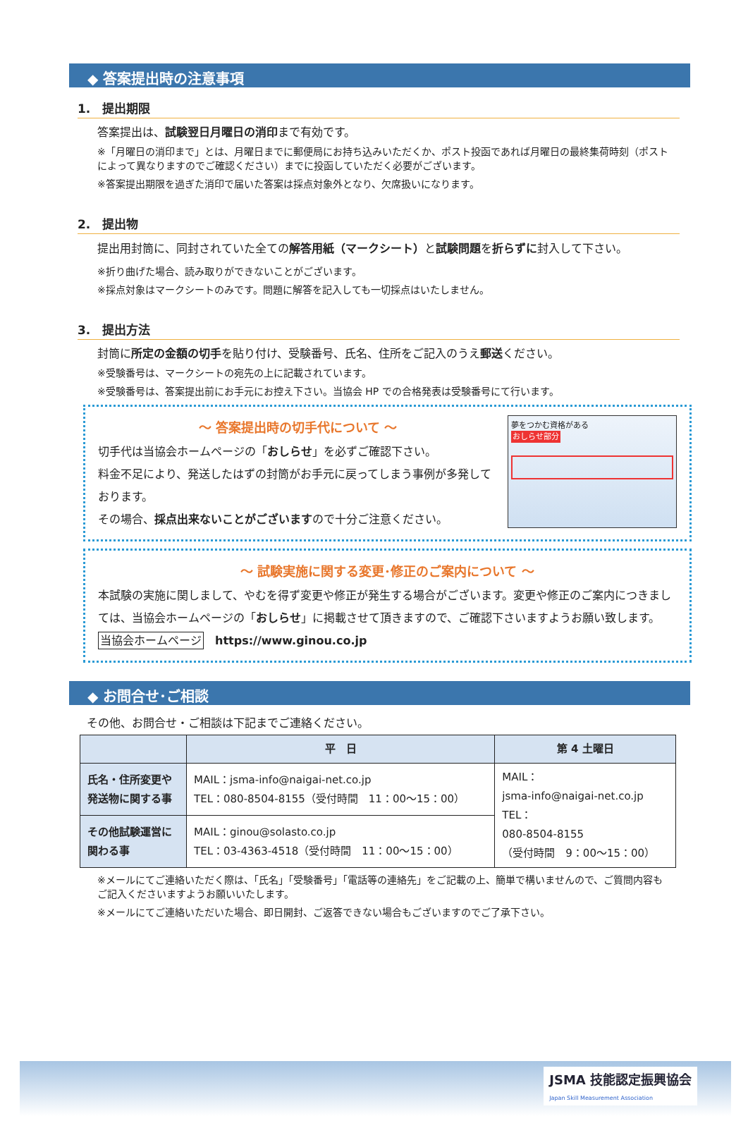◆ 答案提出時の注意事項
1.　提出期限
答案提出は、試験翌日月曜日の消印まで有効です。
※「月曜日の消印まで」とは、月曜日までに郵便局にお持ち込みいただくか、ポスト投函であれば月曜日の最終集荷時刻（ポストによって異なりますのでご確認ください）までに投函していただく必要がございます。
※答案提出期限を過ぎた消印で届いた答案は採点対象外となり、欠席扱いになります。
2.　提出物
提出用封筒に、同封されていた全ての解答用紙（マークシート）と試験問題を折らずに封入して下さい。
※折り曲げた場合、読み取りができないことがございます。
※採点対象はマークシートのみです。問題に解答を記入しても一切採点はいたしません。
3.　提出方法
封筒に所定の金額の切手を貼り付け、受験番号、氏名、住所をご記入のうえ郵送ください。
※受験番号は、マークシートの宛先の上に記載されています。
※受験番号は、答案提出前にお手元にお控え下さい。当協会 HP での合格発表は受験番号にて行います。
～ 答案提出時の切手代について ～
切手代は当協会ホームページの「おしらせ」を必ずご確認下さい。
料金不足により、発送したはずの封筒がお手元に戻ってしまう事例が多発しております。
その場合、採点出来ないことがございますので十分ご注意ください。
夢をつかむ資格がある
おしらせ部分
～ 試験実施に関する変更･修正のご案内について ～
本試験の実施に関しまして、やむを得ず変更や修正が発生する場合がございます。変更や修正のご案内につきましては、当協会ホームページの「おしらせ」に掲載させて頂きますので、ご確認下さいますようお願い致します。
当協会ホームページ　https://www.ginou.co.jp
◆ お問合せ･ご相談
その他、お問合せ・ご相談は下記までご連絡ください。
| | 平 日 | 第 4 土曜日 |
| --- | --- | --- |
| 氏名・住所変更や発送物に関する事 | MAIL：jsma-info@naigai-net.co.jp TEL：080-8504-8155（受付時間 11：00～15：00） | MAIL： jsma-info@naigai-net.co.jp TEL： 080-8504-8155 （受付時間 9：00～15：00） |
| その他試験運営に関わる事 | MAIL：ginou@solasto.co.jp TEL：03-4363-4518（受付時間 11：00～15：00） | |
※メールにてご連絡いただく際は、「氏名」「受験番号」「電話等の連絡先」をご記載の上、簡単で構いませんので、ご質問内容もご記入くださいますようお願いいたします。
※メールにてご連絡いただいた場合、即日開封、ご返答できない場合もございますのでご了承下さい。
JSMA 技能認定振興協会
Japan Skill Measurement Association